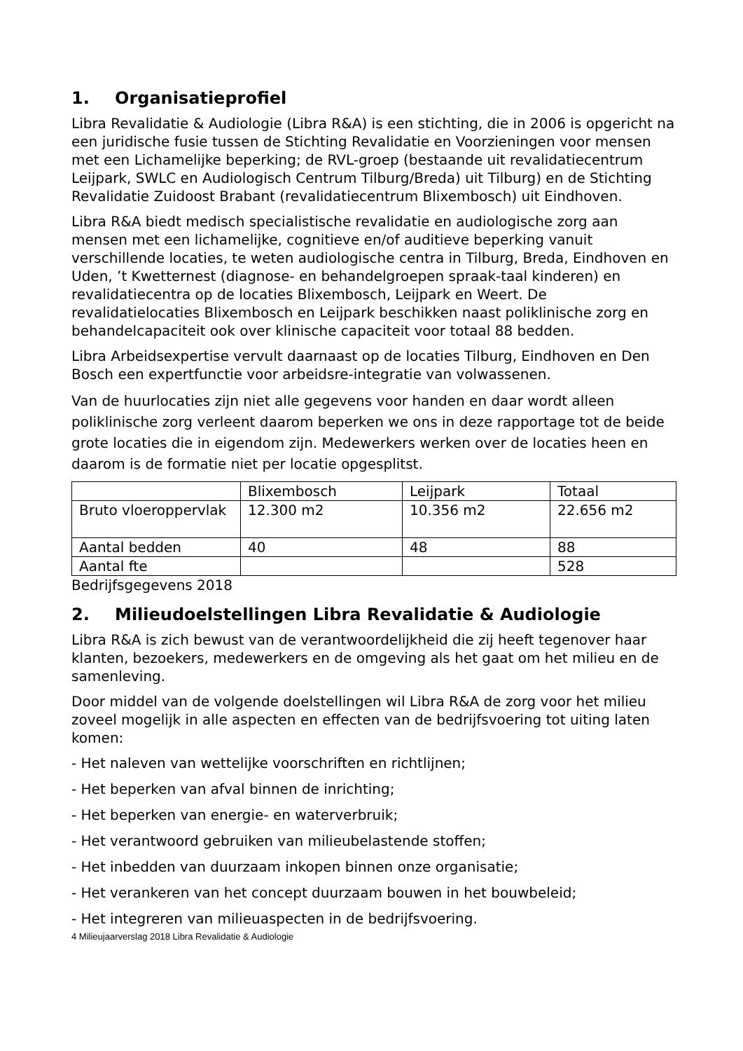1. Organisatieprofiel
Libra Revalidatie & Audiologie (Libra R&A) is een stichting, die in 2006 is opgericht na een juridische fusie tussen de Stichting Revalidatie en Voorzieningen voor mensen met een Lichamelijke beperking; de RVL-groep (bestaande uit revalidatiecentrum Leijpark, SWLC en Audiologisch Centrum Tilburg/Breda) uit Tilburg) en de Stichting Revalidatie Zuidoost Brabant (revalidatiecentrum Blixembosch) uit Eindhoven.
Libra R&A biedt medisch specialistische revalidatie en audiologische zorg aan mensen met een lichamelijke, cognitieve en/of auditieve beperking vanuit verschillende locaties, te weten audiologische centra in Tilburg, Breda, Eindhoven en Uden, ’t Kwetternest (diagnose- en behandelgroepen spraak-taal kinderen) en revalidatiecentra op de locaties Blixembosch, Leijpark en Weert. De revalidatielocaties Blixembosch en Leijpark beschikken naast poliklinische zorg en behandelcapaciteit ook over klinische capaciteit voor totaal 88 bedden.
Libra Arbeidsexpertise vervult daarnaast op de locaties Tilburg, Eindhoven en Den Bosch een expertfunctie voor arbeidsre-integratie van volwassenen.
Van de huurlocaties zijn niet alle gegevens voor handen en daar wordt alleen poliklinische zorg verleent daarom beperken we ons in deze rapportage tot de beide grote locaties die in eigendom zijn. Medewerkers werken over de locaties heen en daarom is de formatie niet per locatie opgesplitst.
| | Blixembosch | Leijpark | Totaal |
| Bruto vloeroppervlak | 12.300 m2 | 10.356 m2 | 22.656 m2 |
| Aantal bedden | 40 | 48 | 88 |
| Aantal fte | | | 528 |
Bedrijfsgegevens 2018
2. Milieudoelstellingen Libra Revalidatie & Audiologie
Libra R&A is zich bewust van de verantwoordelijkheid die zij heeft tegenover haar klanten, bezoekers, medewerkers en de omgeving als het gaat om het milieu en de samenleving.
Door middel van de volgende doelstellingen wil Libra R&A de zorg voor het milieu zoveel mogelijk in alle aspecten en effecten van de bedrijfsvoering tot uiting laten komen:
- Het naleven van wettelijke voorschriften en richtlijnen;
- Het beperken van afval binnen de inrichting;
- Het beperken van energie- en waterverbruik;
- Het verantwoord gebruiken van milieubelastende stoffen;
- Het inbedden van duurzaam inkopen binnen onze organisatie;
- Het verankeren van het concept duurzaam bouwen in het bouwbeleid;
- Het integreren van milieuaspecten in de bedrijfsvoering.
4 Milieujaarverslag 2018 Libra Revalidatie & Audiologie